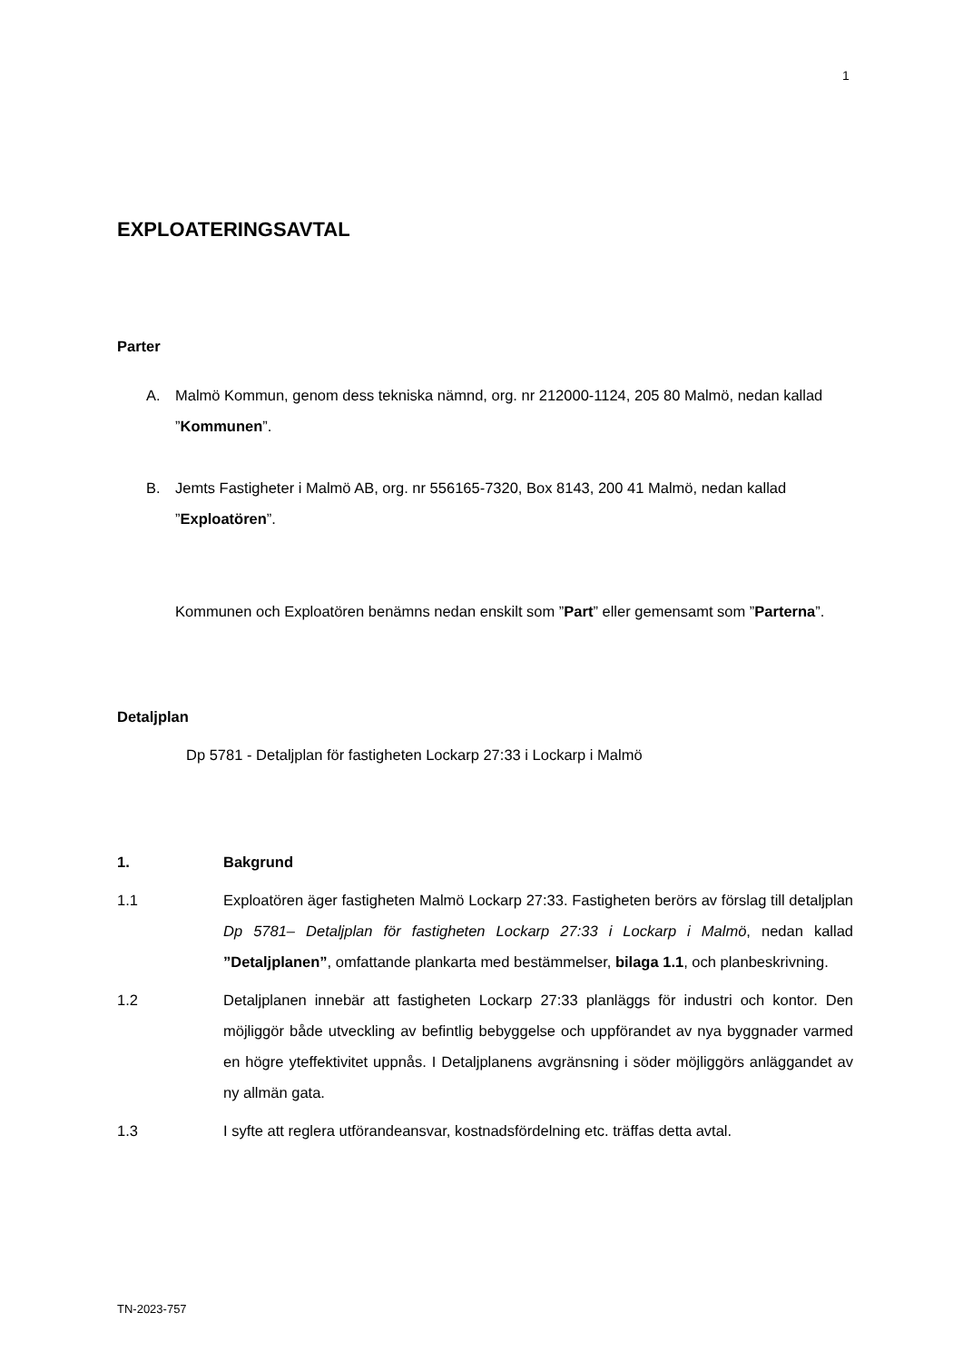1
EXPLOATERINGSAVTAL
Parter
A. Malmö Kommun, genom dess tekniska nämnd, org. nr 212000-1124, 205 80 Malmö, nedan kallad ”Kommunen”.
B. Jemts Fastigheter i Malmö AB, org. nr 556165-7320, Box 8143, 200 41 Malmö, nedan kallad ”Exploatören”.
Kommunen och Exploatören benämns nedan enskilt som ”Part” eller gemensamt som ”Parterna”.
Detaljplan
Dp 5781 - Detaljplan för fastigheten Lockarp 27:33 i Lockarp i Malmö
1. Bakgrund
1.1 Exploatören äger fastigheten Malmö Lockarp 27:33. Fastigheten berörs av förslag till detaljplan Dp 5781– Detaljplan för fastigheten Lockarp 27:33 i Lockarp i Malmö, nedan kallad ”Detaljplanen”, omfattande plankarta med bestämmelser, bilaga 1.1, och planbeskrivning.
1.2 Detaljplanen innebär att fastigheten Lockarp 27:33 planläggs för industri och kontor. Den möjliggör både utveckling av befintlig bebyggelse och uppförandet av nya byggnader varmed en högre yteffektivitet uppnås. I Detaljplanens avgränsning i söder möjliggörs anläggandet av ny allmän gata.
1.3 I syfte att reglera utförandeansvar, kostnadsfördelning etc. träffas detta avtal.
TN-2023-757